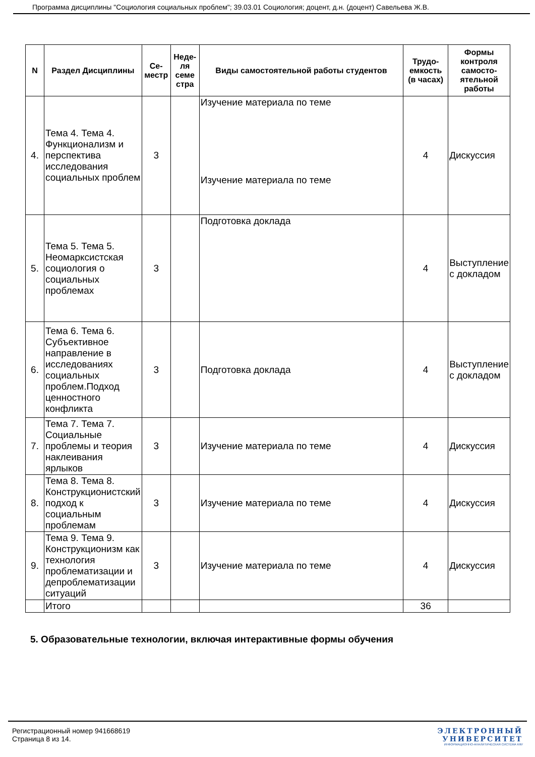Программа дисциплины "Социология социальных проблем"; 39.03.01 Социология; доцент, д.н. (доцент) Савельева Ж.В.
| N | Раздел Дисциплины | Се-местр | Неде-ля семе стра | Виды самостоятельной работы студентов | Трудо-емкость (в часах) | Формы контроля самосто-ятельной работы |
| --- | --- | --- | --- | --- | --- | --- |
| 4. | Тема 4. Тема 4. Функционализм и перспектива исследования социальных проблем | 3 | | Изучение материала по теме Изучение материала по теме | 4 | Дискуссия |
| 5. | Тема 5. Тема 5. Неомарксистская социология о социальных проблемах | 3 | | Подготовка доклада | 4 | Выступление с докладом |
| 6. | Тема 6. Тема 6. Субъективное направление в исследованиях социальных проблем.Подход ценностного конфликта | 3 | | Подготовка доклада | 4 | Выступление с докладом |
| 7. | Тема 7. Тема 7. Социальные проблемы и теория наклеивания ярлыков | 3 | | Изучение материала по теме | 4 | Дискуссия |
| 8. | Тема 8. Тема 8. Конструкционистский подход к социальным проблемам | 3 | | Изучение материала по теме | 4 | Дискуссия |
| 9. | Тема 9. Тема 9. Конструкционизм как технология проблематизации и депроблематизации ситуаций | 3 | | Изучение материала по теме | 4 | Дискуссия |
| | Итого | | | | 36 | |
5. Образовательные технологии, включая интерактивные формы обучения
Регистрационный номер 941668619
Страница 8 из 14.
ЭЛЕКТРОННЫЙ
УНИВЕРСИТЕТ
ИНФОРМАЦИОННО-АНАЛИТИЧЕСКАЯ СИСТЕМА КФУ